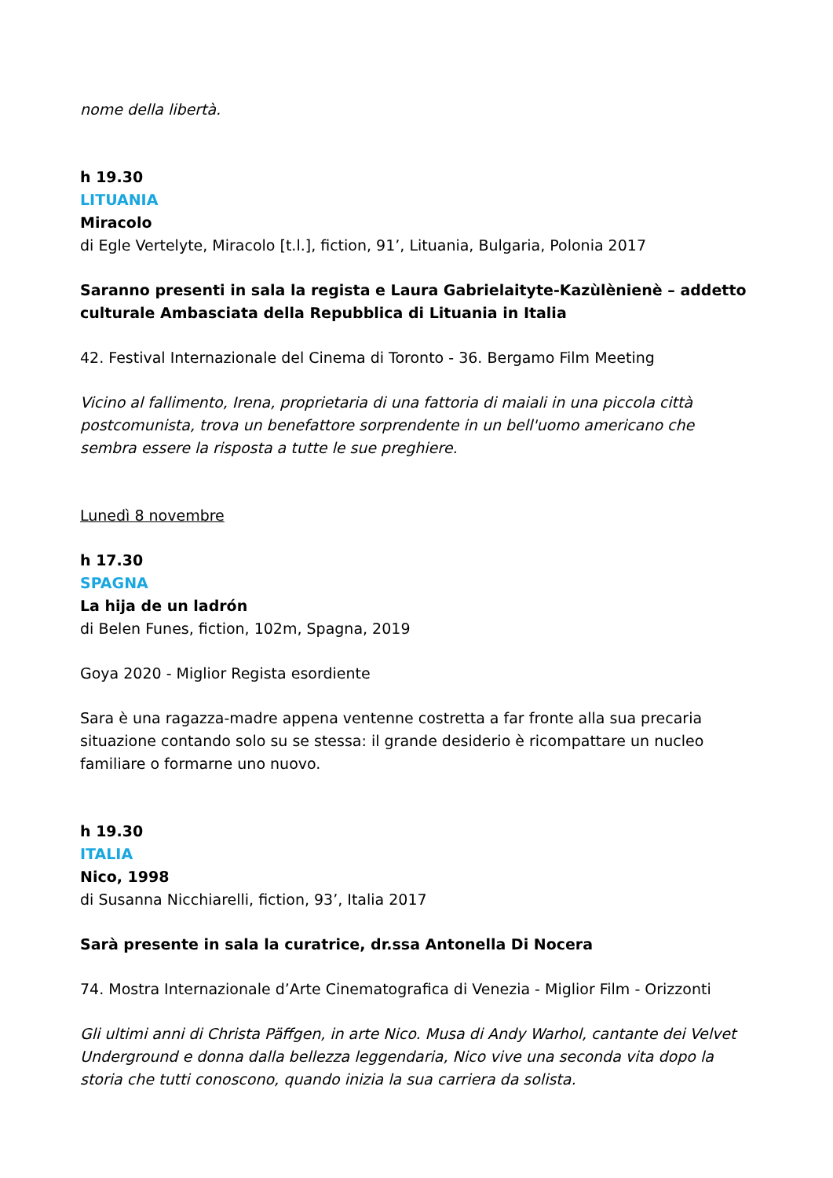nome della libertà.
h 19.30
LITUANIA
Miracolo
di Egle Vertelyte, Miracolo [t.l.], fiction, 91’, Lituania, Bulgaria, Polonia 2017
Saranno presenti in sala la regista e Laura Gabrielaityte-Kazùlènienè – addetto culturale Ambasciata della Repubblica di Lituania in Italia
42. Festival Internazionale del Cinema di Toronto - 36. Bergamo Film Meeting
Vicino al fallimento, Irena, proprietaria di una fattoria di maiali in una piccola città postcomunista, trova un benefattore sorprendente in un bell'uomo americano che sembra essere la risposta a tutte le sue preghiere.
Lunedì 8 novembre
h 17.30
SPAGNA
La hija de un ladrón
di Belen Funes, fiction, 102m, Spagna, 2019
Goya 2020 - Miglior Regista esordiente
Sara è una ragazza-madre appena ventenne costretta a far fronte alla sua precaria situazione contando solo su se stessa: il grande desiderio è ricompattare un nucleo familiare o formarne uno nuovo.
h 19.30
ITALIA
Nico, 1998
di Susanna Nicchiarelli, fiction, 93’, Italia 2017
Sarà presente in sala la curatrice, dr.ssa Antonella Di Nocera
74. Mostra Internazionale d’Arte Cinematografica di Venezia - Miglior Film - Orizzonti
Gli ultimi anni di Christa Päffgen, in arte Nico. Musa di Andy Warhol, cantante dei Velvet Underground e donna dalla bellezza leggendaria, Nico vive una seconda vita dopo la storia che tutti conoscono, quando inizia la sua carriera da solista.